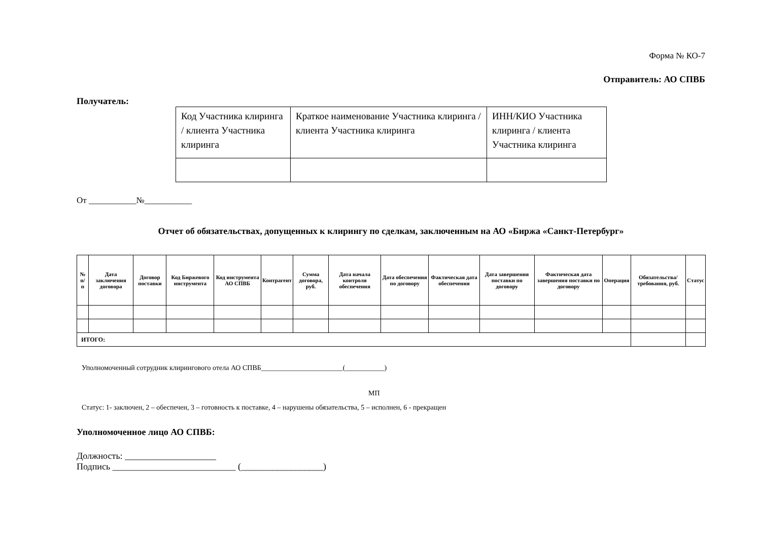Форма № КО-7
Отправитель: АО СПВБ
Получатель:
| Код Участника клиринга / клиента Участника клиринга | Краткое наименование Участника клиринга / клиента Участника клиринга | ИНН/КИО Участника клиринга / клиента Участника клиринга |
От ___________№___________
Отчет об обязательствах, допущенных к клирингу по сделкам, заключенным на АО «Биржа «Санкт-Петербург»
| № п/ п | Дата заключения договора | Договор поставки | Код Биржевого инструмента | Код инструмента АО СПВБ | Контрагент | Сумма договора, руб. | Дата начала контроля обеспечения | Дата обеспечения по договору | Фактическая дата обеспечения | Дата завершения поставки по договору | Фактическая дата завершения поставки по договору | Операция | Обязательства/ требования, руб. | Статус |
| --- | --- | --- | --- | --- | --- | --- | --- | --- | --- | --- | --- | --- | --- | --- |
| ИТОГО: | | | | | | | | | | | | | | |
Уполномоченный сотрудник клирингового отела АО СПВБ_______________________(___________)
МП
Статус: 1- заключен, 2 – обеспечен, 3 – готовность к поставке, 4 – нарушены обязательства, 5 – исполнен, 6 - прекращен
Уполномоченное лицо АО СПВБ:
Должность: ____________________
Подпись ___________________________ (__________________)